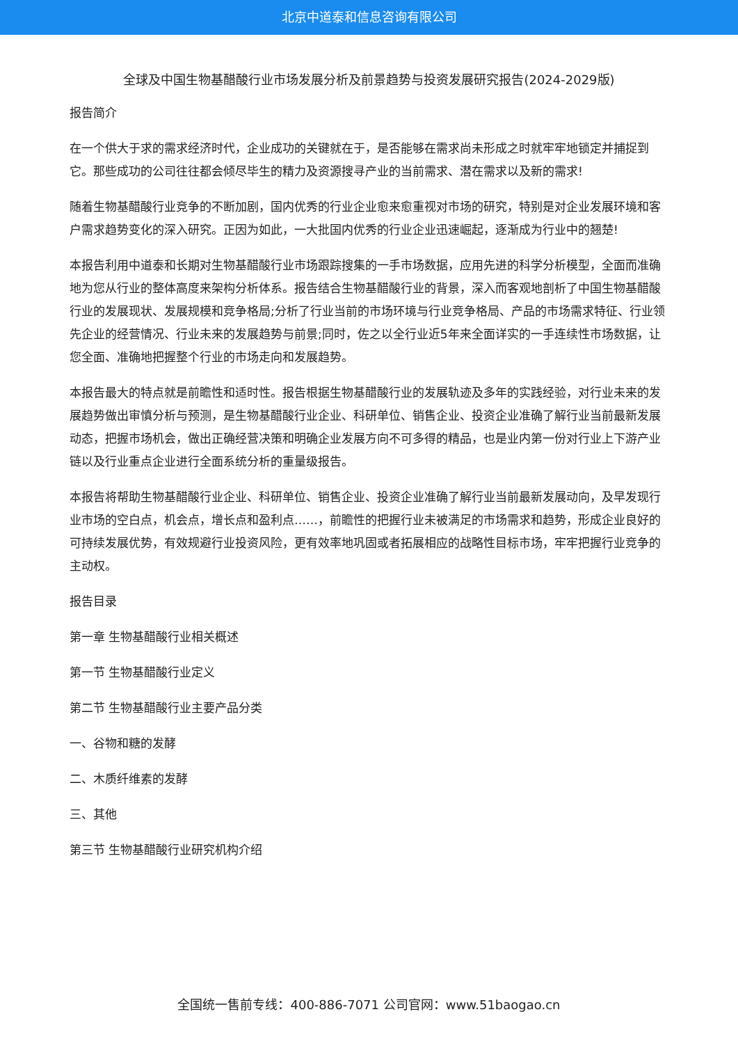北京中道泰和信息咨询有限公司
全球及中国生物基醋酸行业市场发展分析及前景趋势与投资发展研究报告(2024-2029版)
报告简介
在一个供大于求的需求经济时代，企业成功的关键就在于，是否能够在需求尚未形成之时就牢牢地锁定并捕捉到它。那些成功的公司往往都会倾尽毕生的精力及资源搜寻产业的当前需求、潜在需求以及新的需求!
随着生物基醋酸行业竞争的不断加剧，国内优秀的行业企业愈来愈重视对市场的研究，特别是对企业发展环境和客户需求趋势变化的深入研究。正因为如此，一大批国内优秀的行业企业迅速崛起，逐渐成为行业中的翘楚!
本报告利用中道泰和长期对生物基醋酸行业市场跟踪搜集的一手市场数据，应用先进的科学分析模型，全面而准确地为您从行业的整体高度来架构分析体系。报告结合生物基醋酸行业的背景，深入而客观地剖析了中国生物基醋酸行业的发展现状、发展规模和竞争格局;分析了行业当前的市场环境与行业竞争格局、产品的市场需求特征、行业领先企业的经营情况、行业未来的发展趋势与前景;同时，佐之以全行业近5年来全面详实的一手连续性市场数据，让您全面、准确地把握整个行业的市场走向和发展趋势。
本报告最大的特点就是前瞻性和适时性。报告根据生物基醋酸行业的发展轨迹及多年的实践经验，对行业未来的发展趋势做出审慎分析与预测，是生物基醋酸行业企业、科研单位、销售企业、投资企业准确了解行业当前最新发展动态，把握市场机会，做出正确经营决策和明确企业发展方向不可多得的精品，也是业内第一份对行业上下游产业链以及行业重点企业进行全面系统分析的重量级报告。
本报告将帮助生物基醋酸行业企业、科研单位、销售企业、投资企业准确了解行业当前最新发展动向，及早发现行业市场的空白点，机会点，增长点和盈利点……，前瞻性的把握行业未被满足的市场需求和趋势，形成企业良好的可持续发展优势，有效规避行业投资风险，更有效率地巩固或者拓展相应的战略性目标市场，牢牢把握行业竞争的主动权。
报告目录
第一章 生物基醋酸行业相关概述
第一节 生物基醋酸行业定义
第二节 生物基醋酸行业主要产品分类
一、谷物和糖的发酵
二、木质纤维素的发酵
三、其他
第三节 生物基醋酸行业研究机构介绍
全国统一售前专线：400-886-7071 公司官网：www.51baogao.cn